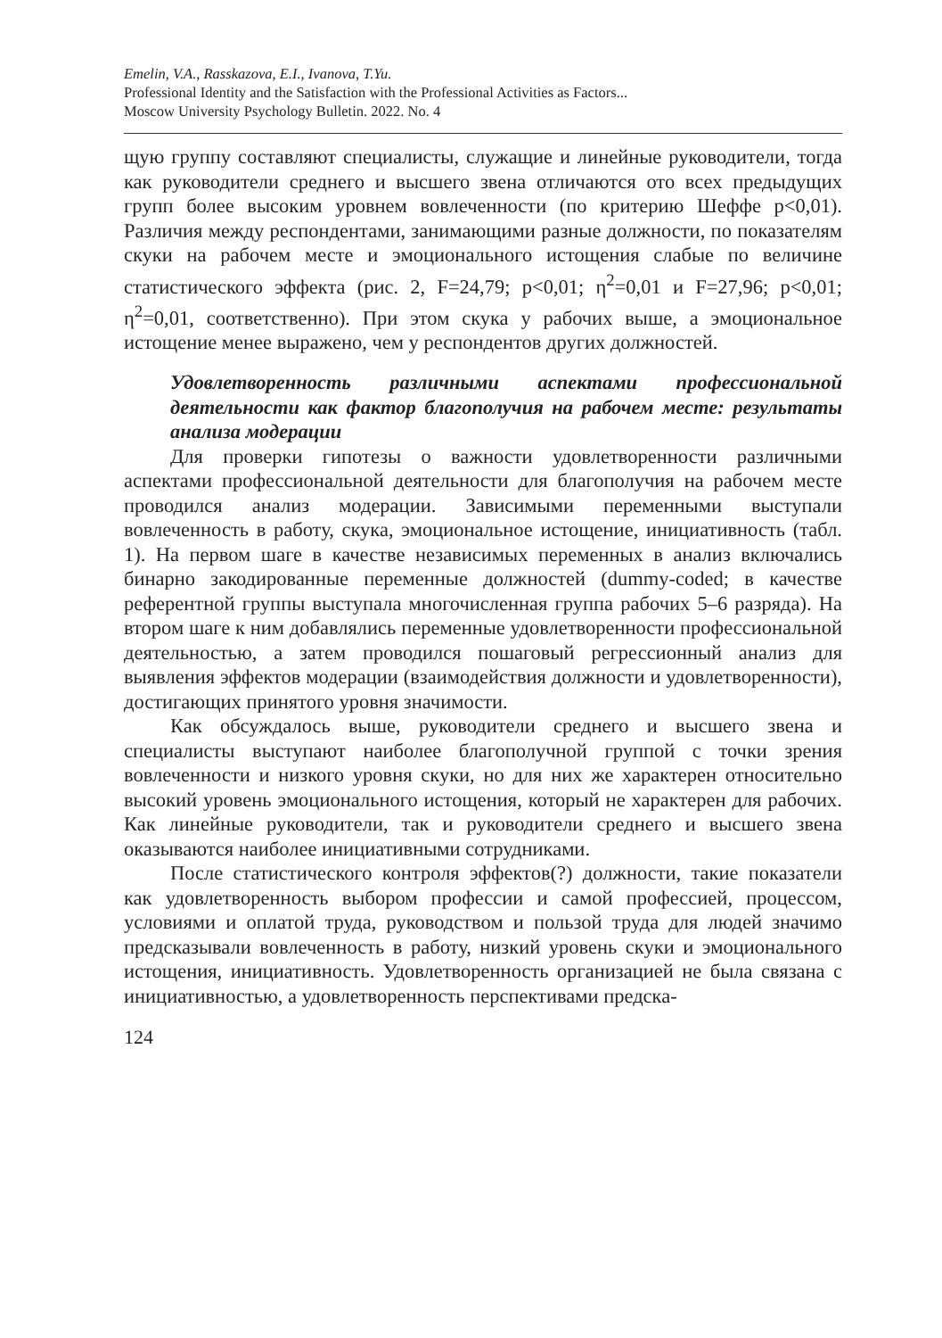Emelin, V.A., Rasskazova, E.I., Ivanova, T.Yu.
Professional Identity and the Satisfaction with the Professional Activities as Factors...
Moscow University Psychology Bulletin. 2022. No. 4
щую группу составляют специалисты, служащие и линейные руководители, тогда как руководители среднего и высшего звена отличаются ото всех предыдущих групп более высоким уровнем вовлеченности (по критерию Шеффе p<0,01). Различия между респондентами, занимающими разные должности, по показателям скуки на рабочем месте и эмоционального истощения слабые по величине статистического эффекта (рис. 2, F=24,79; p<0,01; η<sup>2</sup>=0,01 и F=27,96; p<0,01; η<sup>2</sup>=0,01, соответственно). При этом скука у рабочих выше, а эмоциональное истощение менее выражено, чем у респондентов других должностей.
Удовлетворенность различными аспектами профессиональной деятельности как фактор благополучия на рабочем месте: результаты анализа модерации
Для проверки гипотезы о важности удовлетворенности различными аспектами профессиональной деятельности для благополучия на рабочем месте проводился анализ модерации. Зависимыми переменными выступали вовлеченность в работу, скука, эмоциональное истощение, инициативность (табл. 1). На первом шаге в качестве независимых переменных в анализ включались бинарно закодированные переменные должностей (dummy-coded; в качестве референтной группы выступала многочисленная группа рабочих 5–6 разряда). На втором шаге к ним добавлялись переменные удовлетворенности профессиональной деятельностью, а затем проводился пошаговый регрессионный анализ для выявления эффектов модерации (взаимодействия должности и удовлетворенности), достигающих принятого уровня значимости.
Как обсуждалось выше, руководители среднего и высшего звена и специалисты выступают наиболее благополучной группой с точки зрения вовлеченности и низкого уровня скуки, но для них же характерен относительно высокий уровень эмоционального истощения, который не характерен для рабочих. Как линейные руководители, так и руководители среднего и высшего звена оказываются наиболее инициативными сотрудниками.
После статистического контроля эффектов(?) должности, такие показатели как удовлетворенность выбором профессии и самой профессией, процессом, условиями и оплатой труда, руководством и пользой труда для людей значимо предсказывали вовлеченность в работу, низкий уровень скуки и эмоционального истощения, инициативность. Удовлетворенность организацией не была связана с инициативностью, а удовлетворенность перспективами предска-
124